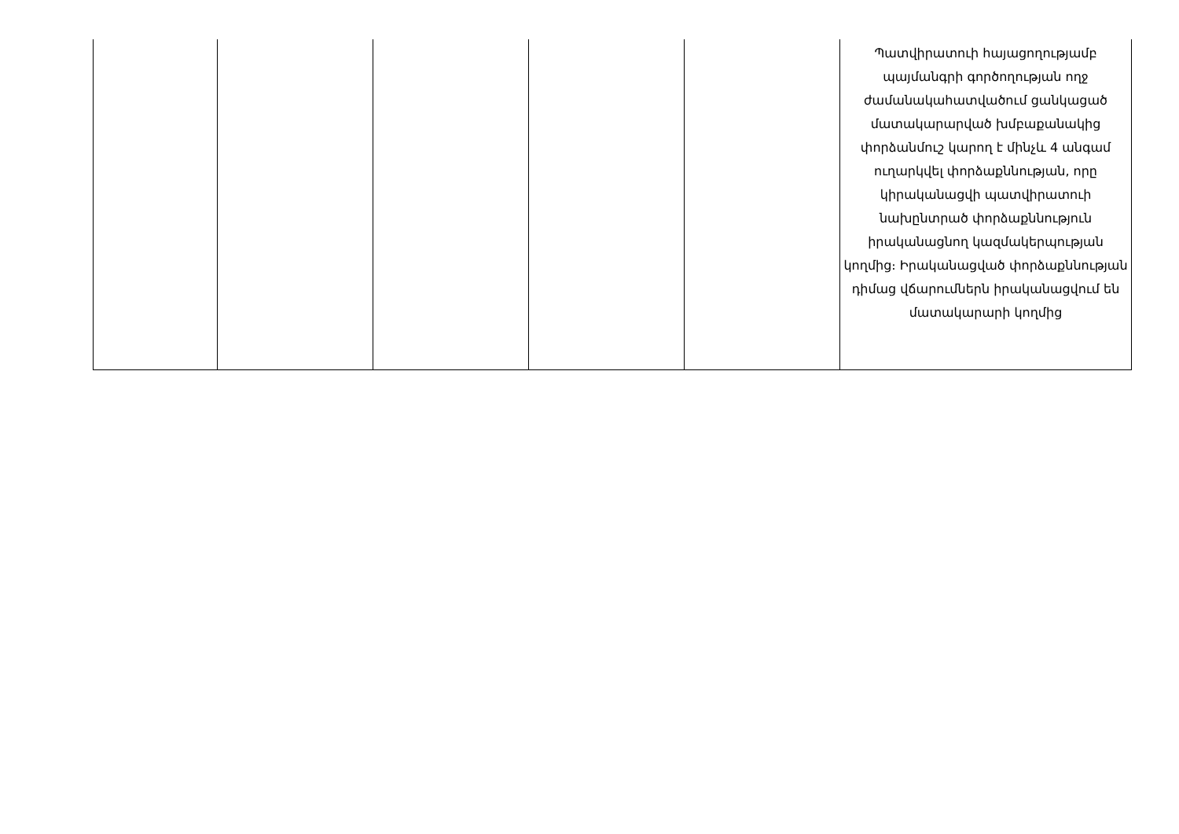| | | | | | Պատվիրատուի հայացողությամբ պայմանգրի գործողության ողջ ժամանակահատվածում ցանկացած մատակարարված խմբաքանակից փորձանմուշ կարող է մինչև 4 անգամ ուղարկվել փորձաքննության, որը կիրականացվի պատվիրատուի նախընտրած փորձաքննություն իրականացնող կազմակերպության կողմից։ Իրականացված փորձաքննության դիմաց վճարումներն իրականացվում են մատակարարի կողմից |